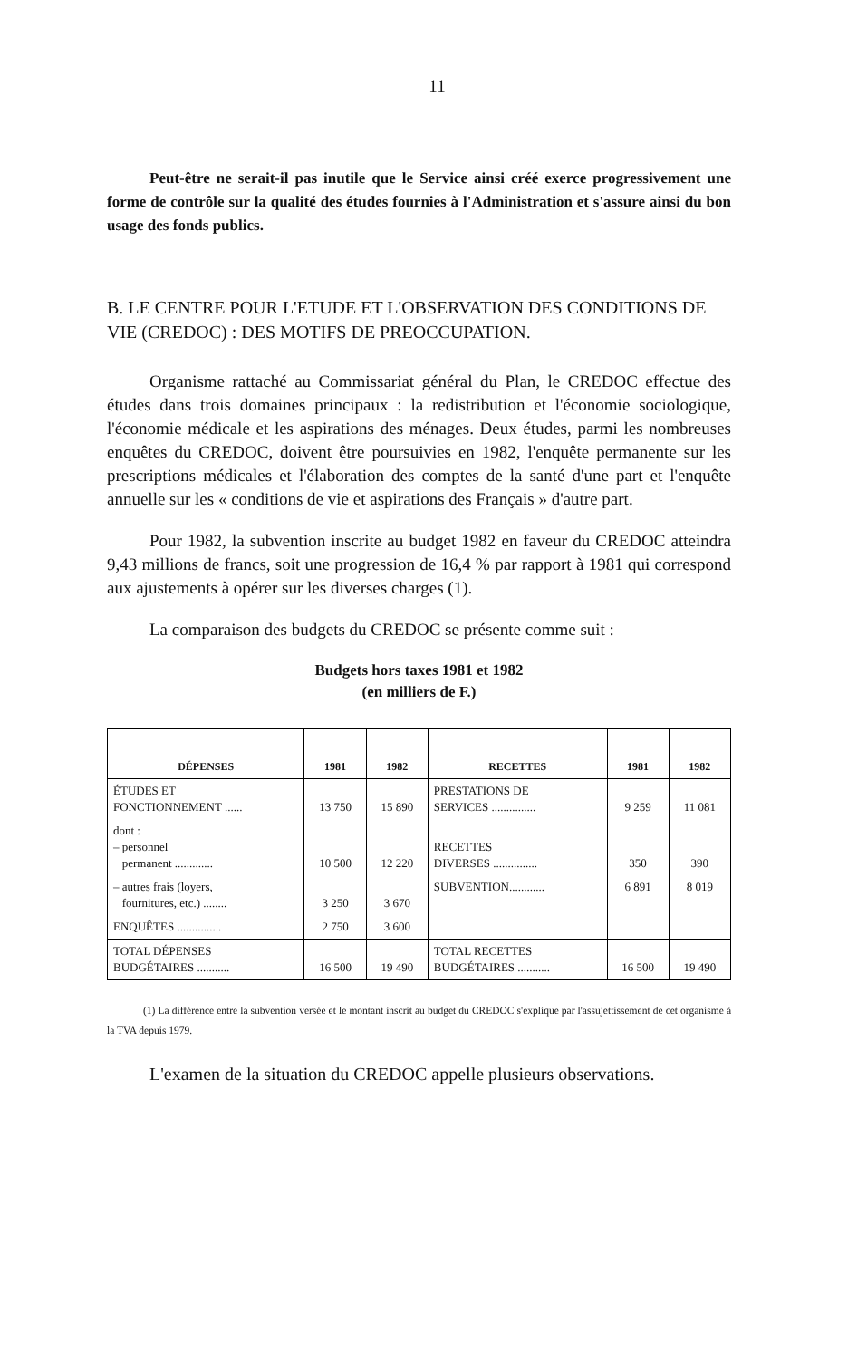11
Peut-être ne serait-il pas inutile que le Service ainsi créé exerce progressivement une forme de contrôle sur la qualité des études fournies à l'Administration et s'assure ainsi du bon usage des fonds publics.
B. LE CENTRE POUR L'ETUDE ET L'OBSERVATION DES CONDITIONS DE VIE (CREDOC) : DES MOTIFS DE PREOCCUPATION.
Organisme rattaché au Commissariat général du Plan, le CREDOC effectue des études dans trois domaines principaux : la redistribution et l'économie sociologique, l'économie médicale et les aspirations des ménages. Deux études, parmi les nombreuses enquêtes du CREDOC, doivent être poursuivies en 1982, l'enquête permanente sur les prescriptions médicales et l'élaboration des comptes de la santé d'une part et l'enquête annuelle sur les « conditions de vie et aspirations des Français » d'autre part.
Pour 1982, la subvention inscrite au budget 1982 en faveur du CREDOC atteindra 9,43 millions de francs, soit une progression de 16,4 % par rapport à 1981 qui correspond aux ajustements à opérer sur les diverses charges (1).
La comparaison des budgets du CREDOC se présente comme suit :
Budgets hors taxes 1981 et 1982
(en milliers de F.)
| DÉPENSES | 1981 | 1982 | RECETTES | 1981 | 1982 |
| --- | --- | --- | --- | --- | --- |
| ÉTUDES ET FONCTIONNEMENT ...... | 13 750 | 15 890 | PRESTATIONS DE SERVICES ............... | 9 259 | 11 081 |
| dont : – personnel permanent ............. | 10 500 | 12 220 | RECETTES DIVERSES ............... | 350 | 390 |
| – autres frais (loyers, fournitures, etc.) ........ | 3 250 | 3 670 | SUBVENTION............ | 6 891 | 8 019 |
| ENQUÊTES ............... | 2 750 | 3 600 | | | |
| TOTAL DÉPENSES BUDGÉTAIRES ........... | 16 500 | 19 490 | TOTAL RECETTES BUDGÉTAIRES ........... | 16 500 | 19 490 |
(1) La différence entre la subvention versée et le montant inscrit au budget du CREDOC s'explique par l'assujettissement de cet organisme à la TVA depuis 1979.
L'examen de la situation du CREDOC appelle plusieurs observations.